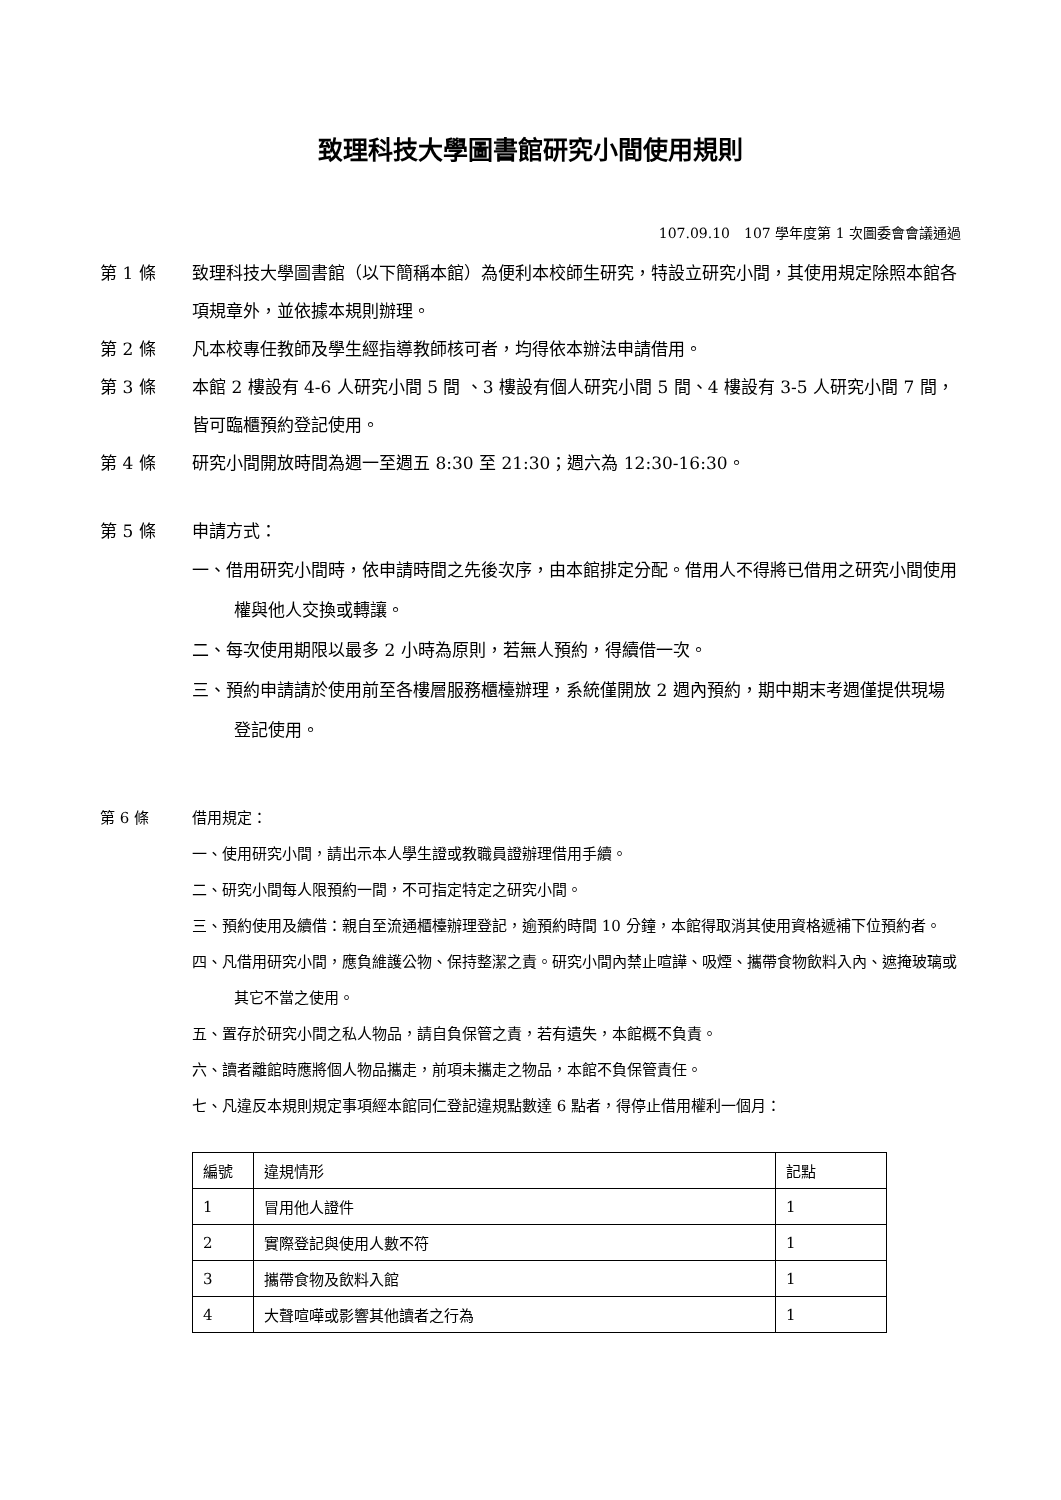致理科技大學圖書館研究小間使用規則
107.09.10　107 學年度第 1 次圖委會會議通過
第 1 條 致理科技大學圖書館（以下簡稱本館）為便利本校師生研究，特設立研究小間，其使用規定除照本館各項規章外，並依據本規則辦理。
第 2 條 凡本校專任教師及學生經指導教師核可者，均得依本辦法申請借用。
第 3 條 本館 2 樓設有 4-6 人研究小間 5 間 、3 樓設有個人研究小間 5 間、4 樓設有 3-5 人研究小間 7 間，皆可臨櫃預約登記使用。
第 4 條 研究小間開放時間為週一至週五 8:30 至 21:30；週六為 12:30-16:30。
第 5 條 申請方式：
一、借用研究小間時，依申請時間之先後次序，由本館排定分配。借用人不得將已借用之研究小間使用權與他人交換或轉讓。
二、每次使用期限以最多 2 小時為原則，若無人預約，得續借一次。
三、預約申請請於使用前至各樓層服務櫃檯辦理，系統僅開放 2 週內預約，期中期末考週僅提供現場登記使用。
第 6 條 借用規定：
一、使用研究小間，請出示本人學生證或教職員證辦理借用手續。
二、研究小間每人限預約一間，不可指定特定之研究小間。
三、預約使用及續借：親自至流通櫃檯辦理登記，逾預約時間 10 分鐘，本館得取消其使用資格遞補下位預約者。
四、凡借用研究小間，應負維護公物、保持整潔之責。研究小間內禁止喧譁、吸煙、攜帶食物飲料入內、遮掩玻璃或其它不當之使用。
五、置存於研究小間之私人物品，請自負保管之責，若有遺失，本館概不負責。
六、讀者離館時應將個人物品攜走，前項未攜走之物品，本館不負保管責任。
七、凡違反本規則規定事項經本館同仁登記違規點數達 6 點者，得停止借用權利一個月：
| 編號 | 違規情形 | 記點 |
| 1 | 冒用他人證件 | 1 |
| 2 | 實際登記與使用人數不符 | 1 |
| 3 | 攜帶食物及飲料入館 | 1 |
| 4 | 大聲喧嘩或影響其他讀者之行為 | 1 |